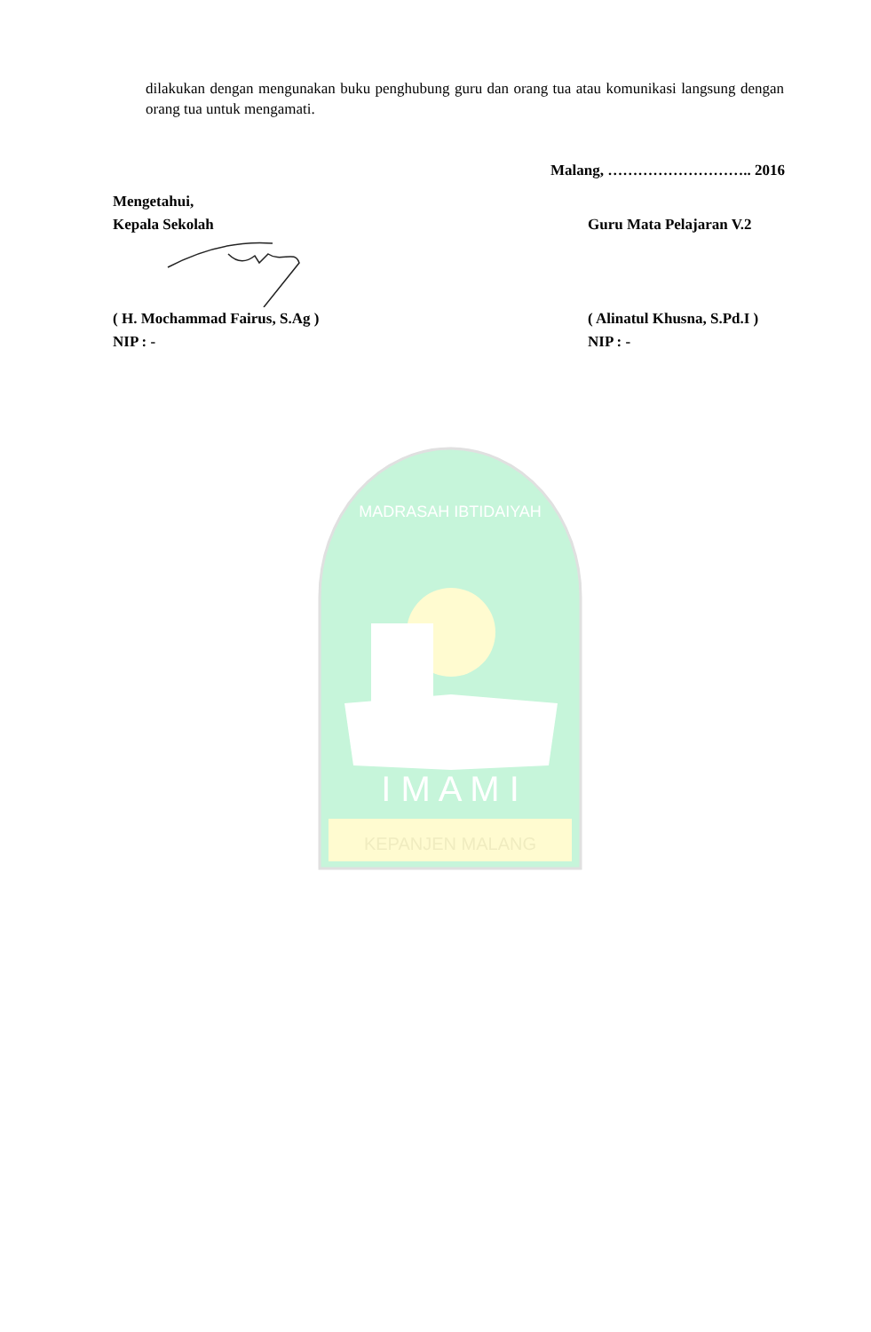dilakukan dengan mengunakan buku penghubung guru dan orang tua atau komunikasi langsung dengan orang tua untuk mengamati.
Malang, ……………………….. 2016
Mengetahui,
Kepala Sekolah Guru Mata Pelajaran V.2
( H. Mochammad Fairus, S.Ag ) ( Alinatul Khusna, S.Pd.I )
NIP : - NIP : -
KEPANJEN MALANG
I M A M I
MADRASAH IBTIDAIYAH